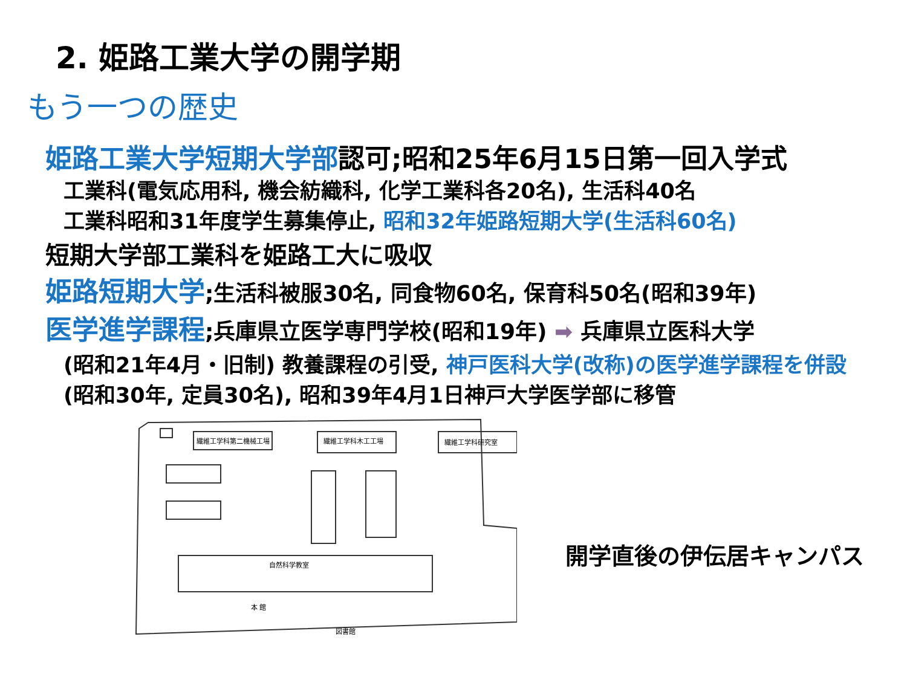2. 姫路工業大学の開学期
もう一つの歴史
姫路工業大学短期大学部認可;昭和25年6月15日第一回入学式
工業科(電気応用科, 機会紡織科, 化学工業科各20名), 生活科40名
工業科昭和31年度学生募集停止, 昭和32年姫路短期大学(生活科60名)
短期大学部工業科を姫路工大に吸収
姫路短期大学;生活科被服30名, 同食物60名, 保育科50名(昭和39年)
医学進学課程;兵庫県立医学専門学校(昭和19年) ➡ 兵庫県立医科大学
(昭和21年4月・旧制) 教養課程の引受, 神戸医科大学(改称)の医学進学課程を併設(昭和30年, 定員30名), 昭和39年4月1日神戸大学医学部に移管
繊維工学科第二機械工場
繊維工学科木工工場
繊維工学科研究室
自然科学教室
本 館
図書館
開学直後の伊伝居キャンパス